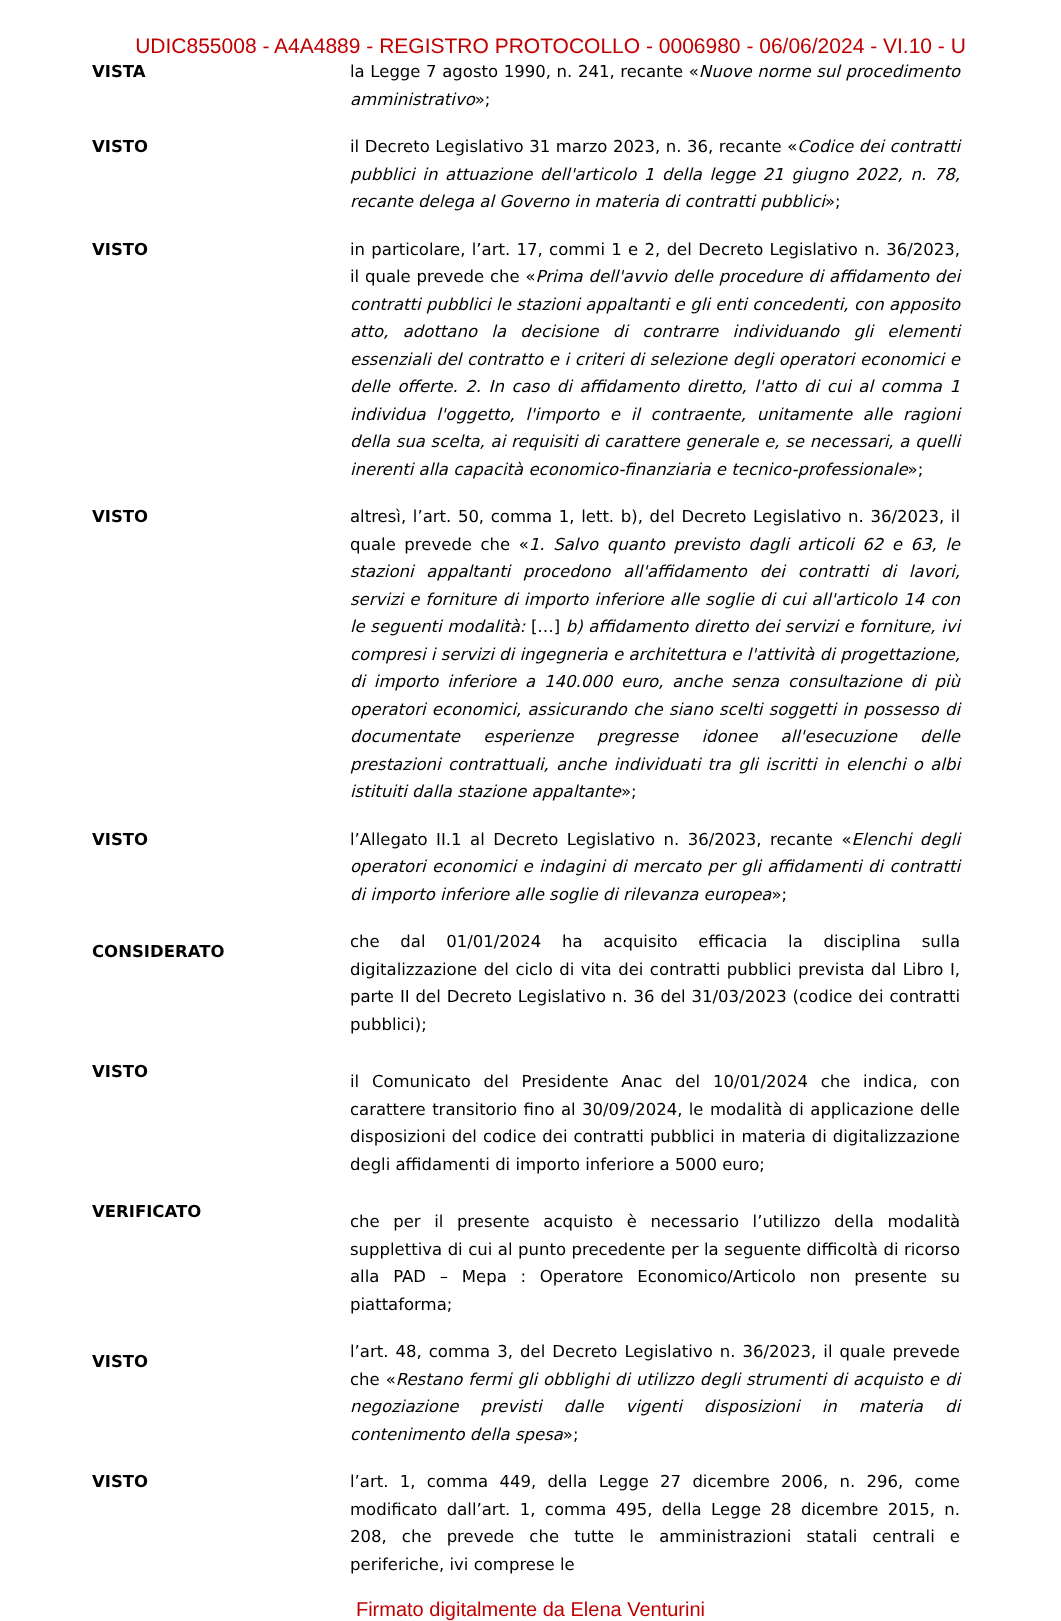UDIC855008 - A4A4889 - REGISTRO PROTOCOLLO - 0006980 - 06/06/2024 - VI.10 - U
VISTA la Legge 7 agosto 1990, n. 241, recante «Nuove norme sul procedimento amministrativo»;
VISTO il Decreto Legislativo 31 marzo 2023, n. 36, recante «Codice dei contratti pubblici in attuazione dell'articolo 1 della legge 21 giugno 2022, n. 78, recante delega al Governo in materia di contratti pubblici»;
VISTO in particolare, l’art. 17, commi 1 e 2, del Decreto Legislativo n. 36/2023, il quale prevede che «Prima dell'avvio delle procedure di affidamento dei contratti pubblici le stazioni appaltanti e gli enti concedenti, con apposito atto, adottano la decisione di contrarre individuando gli elementi essenziali del contratto e i criteri di selezione degli operatori economici e delle offerte. 2. In caso di affidamento diretto, l'atto di cui al comma 1 individua l'oggetto, l'importo e il contraente, unitamente alle ragioni della sua scelta, ai requisiti di carattere generale e, se necessari, a quelli inerenti alla capacità economico-finanziaria e tecnico-professionale»;
VISTO altresì, l’art. 50, comma 1, lett. b), del Decreto Legislativo n. 36/2023, il quale prevede che «1. Salvo quanto previsto dagli articoli 62 e 63, le stazioni appaltanti procedono all'affidamento dei contratti di lavori, servizi e forniture di importo inferiore alle soglie di cui all'articolo 14 con le seguenti modalità: […] b) affidamento diretto dei servizi e forniture, ivi compresi i servizi di ingegneria e architettura e l'attività di progettazione, di importo inferiore a 140.000 euro, anche senza consultazione di più operatori economici, assicurando che siano scelti soggetti in possesso di documentate esperienze pregresse idonee all'esecuzione delle prestazioni contrattuali, anche individuati tra gli iscritti in elenchi o albi istituiti dalla stazione appaltante»;
VISTO l’Allegato II.1 al Decreto Legislativo n. 36/2023, recante «Elenchi degli operatori economici e indagini di mercato per gli affidamenti di contratti di importo inferiore alle soglie di rilevanza europea»;
CONSIDERATO
che dal 01/01/2024 ha acquisito efficacia la disciplina sulla digitalizzazione del ciclo di vita dei contratti pubblici prevista dal Libro I, parte II del Decreto Legislativo n. 36 del 31/03/2023 (codice dei contratti pubblici);
VISTO
il Comunicato del Presidente Anac del 10/01/2024 che indica, con carattere transitorio fino al 30/09/2024, le modalità di applicazione delle disposizioni del codice dei contratti pubblici in materia di digitalizzazione degli affidamenti di importo inferiore a 5000 euro;
VERIFICATO
che per il presente acquisto è necessario l’utilizzo della modalità supplettiva di cui al punto precedente per la seguente difficoltà di ricorso alla PAD – Mepa : Operatore Economico/Articolo non presente su piattaforma;
VISTO
l’art. 48, comma 3, del Decreto Legislativo n. 36/2023, il quale prevede che «Restano fermi gli obblighi di utilizzo degli strumenti di acquisto e di negoziazione previsti dalle vigenti disposizioni in materia di contenimento della spesa»;
VISTO l’art. 1, comma 449, della Legge 27 dicembre 2006, n. 296, come modificato dall’art. 1, comma 495, della Legge 28 dicembre 2015, n. 208, che prevede che tutte le amministrazioni statali centrali e periferiche, ivi comprese le
Firmato digitalmente da Elena Venturini